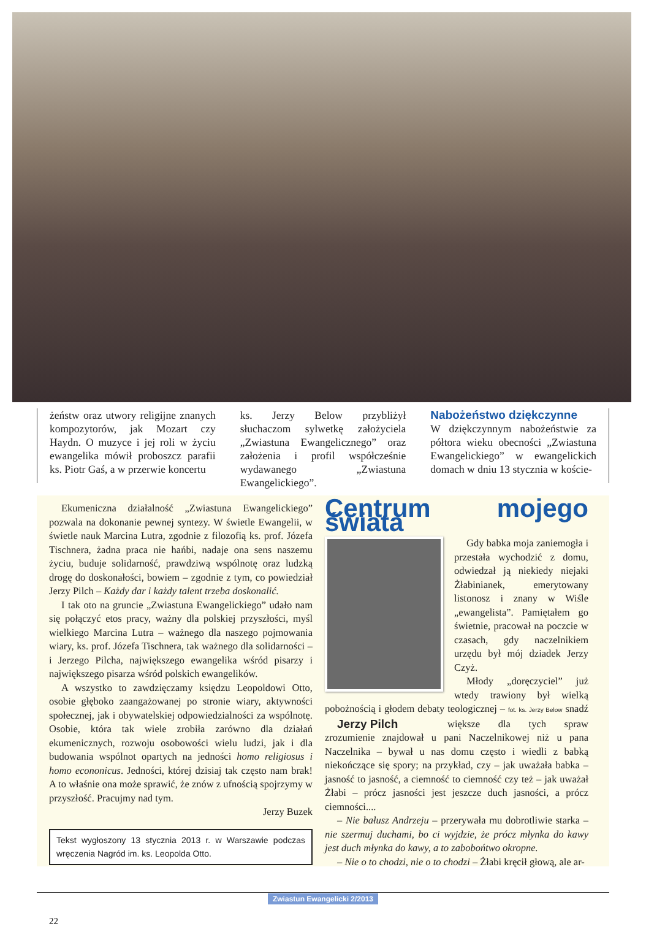żeństw oraz utwory religijne znanych kompozytorów, jak Mozart czy Haydn. O muzyce i jej roli w życiu ewangelika mówił proboszcz parafii ks. Piotr Gaś, a w przerwie koncertu
ks. Jerzy Below przybliżył słuchaczom sylwetkę założyciela „Zwiastuna Ewangelicznego” oraz założenia i profil współcześnie wydawanego „Zwiastuna Ewangelickiego”.
Nabożeństwo dziękczynne
W dziękczynnym nabożeństwie za półtora wieku obecności „Zwiastuna Ewangelickiego” w ewangelickich domach w dniu 13 stycznia w koście-
Ekumeniczna działalność „Zwiastuna Ewangelickiego” pozwala na dokonanie pewnej syntezy. W świetle Ewangelii, w świetle nauk Marcina Lutra, zgodnie z filozofią ks. prof. Józefa Tischnera, żadna praca nie hańbi, nadaje ona sens naszemu życiu, buduje solidarność, prawdziwą wspólnotę oraz ludzką drogę do doskonałości, bowiem – zgodnie z tym, co powiedział Jerzy Pilch – Każdy dar i każdy talent trzeba doskonalić.
I tak oto na gruncie „Zwiastuna Ewangelickiego” udało nam się połączyć etos pracy, ważny dla polskiej przyszłości, myśl wielkiego Marcina Lutra – ważnego dla naszego pojmowania wiary, ks. prof. Józefa Tischnera, tak ważnego dla solidarności – i Jerzego Pilcha, największego ewangelika wśród pisarzy i największego pisarza wśród polskich ewangelików.
A wszystko to zawdzięczamy księdzu Leopoldowi Otto, osobie głęboko zaangażowanej po stronie wiary, aktywności społecznej, jak i obywatelskiej odpowiedzialności za wspólnotę. Osobie, która tak wiele zrobiła zarówno dla działań ekumenicznych, rozwoju osobowości wielu ludzi, jak i dla budowania wspólnot opartych na jedności homo religiosus i homo econonicus. Jedności, której dzisiaj tak często nam brak! A to właśnie ona może sprawić, że znów z ufnością spojrzymy w przyszłość. Pracujmy nad tym.
Jerzy Buzek
Tekst wygłoszony 13 stycznia 2013 r. w Warszawie podczas wręczenia Nagród im. ks. Leopolda Otto.
Centrum mojego świata
Gdy babka moja zaniemogła i przestała wychodzić z domu, odwiedzał ją niekiedy niejaki Żłabinianek, emerytowany listonosz i znany w Wiśle „ewangelista”. Pamiętałem go świetnie, pracował na poczcie w czasach, gdy naczelnikiem urzędu był mój dziadek Jerzy Czyż.
Młody „doręczyciel” już wtedy trawiony był wielką pobożnością i głodem debaty teologicznej – Jerzy Pilch fot. ks. Jerzy Below snadź większe dla tych spraw zrozumienie znajdował u pani Naczelnikowej niż u pana Naczelnika – bywał u nas domu często i wiedli z babką niekończące się spory; na przykład, czy – jak uważała babka – jasność to jasność, a ciemność to ciemność czy też – jak uważał Żłabi – prócz jasności jest jeszcze duch jasności, a prócz ciemności....
– Nie bałusz Andrzeju – przerywała mu dobrotliwie starka – nie szermuj duchami, bo ci wyjdzie, że prócz młynka do kawy jest duch młynka do kawy, a to zabobońtwo okropne.
– Nie o to chodzi, nie o to chodzi – Żłabi kręcił głową, ale ar-
Zwiastun Ewangelicki 2/2013
22